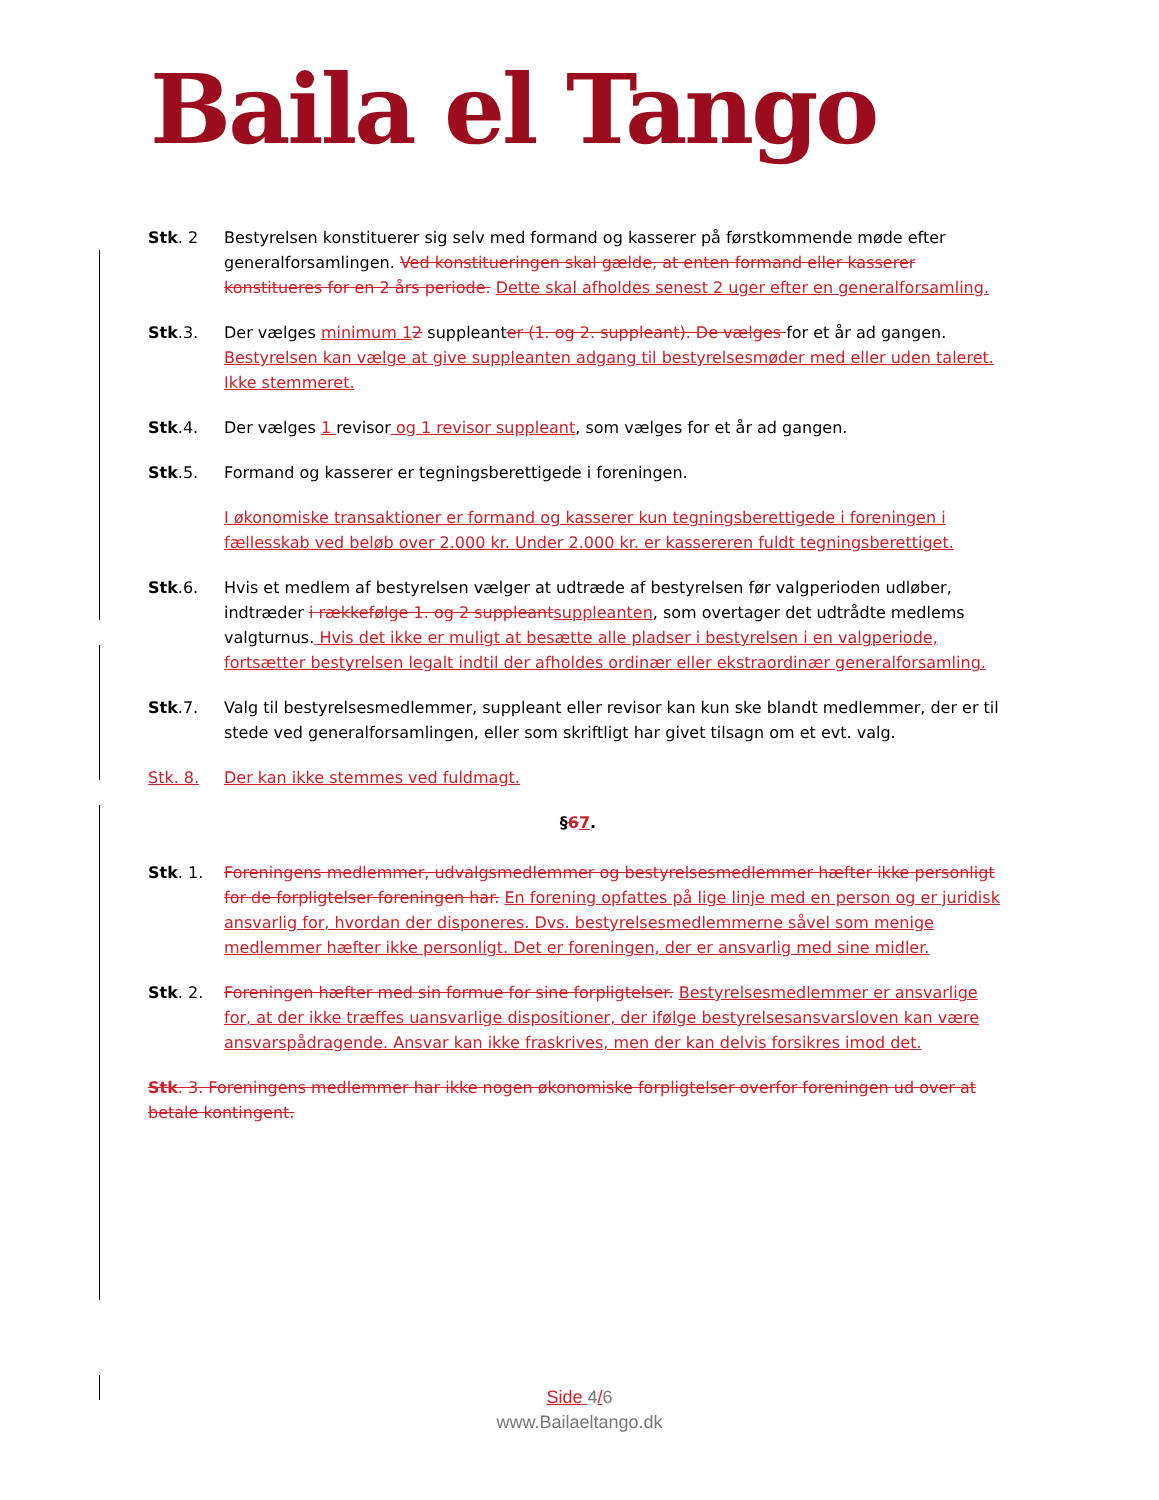Baila el Tango
Stk. 2 Bestyrelsen konstituerer sig selv med formand og kasserer på førstkommende møde efter generalforsamlingen. Ved konstitueringen skal gælde, at enten formand eller kasserer konstitueres for en 2 års periode. Dette skal afholdes senest 2 uger efter en generalforsamling.
Stk.3. Der vælges minimum 12 suppleanter (1. og 2. suppleant). De vælges for et år ad gangen. Bestyrelsen kan vælge at give suppleanten adgang til bestyrelsesmøder med eller uden taleret. Ikke stemmeret.
Stk.4. Der vælges 1 revisor og 1 revisor suppleant, som vælges for et år ad gangen.
Stk.5. Formand og kasserer er tegningsberettigede i foreningen.
I økonomiske transaktioner er formand og kasserer kun tegningsberettigede i foreningen i fællesskab ved beløb over 2.000 kr. Under 2.000 kr. er kassereren fuldt tegningsberettiget.
Stk.6. Hvis et medlem af bestyrelsen vælger at udtræde af bestyrelsen før valgperioden udløber, indtræder i rækkefølge 1. og 2 suppleant suppleanten, som overtager det udtrådte medlems valgturnus. Hvis det ikke er muligt at besætte alle pladser i bestyrelsen i en valgperiode, fortsætter bestyrelsen legalt indtil der afholdes ordinær eller ekstraordinær generalforsamling.
Stk.7. Valg til bestyrelsesmedlemmer, suppleant eller revisor kan kun ske blandt medlemmer, der er til stede ved generalforsamlingen, eller som skriftligt har givet tilsagn om et evt. valg.
Stk. 8. Der kan ikke stemmes ved fuldmagt.
§67.
Stk. 1. Foreningens medlemmer, udvalgsmedlemmer og bestyrelsesmedlemmer hæfter ikke personligt for de forpligtelser foreningen har. En forening opfattes på lige linje med en person og er juridisk ansvarlig for, hvordan der disponeres. Dvs. bestyrelsesmedlemmerne såvel som menige medlemmer hæfter ikke personligt. Det er foreningen, der er ansvarlig med sine midler.
Stk. 2. Foreningen hæfter med sin formue for sine forpligtelser. Bestyrelsesmedlemmer er ansvarlige for, at der ikke træffes uansvarlige dispositioner, der ifølge bestyrelsesansvarsloven kan være ansvarspådragende. Ansvar kan ikke fraskrives, men der kan delvis forsikres imod det.
Stk. 3. Foreningens medlemmer har ikke nogen økonomiske forpligtelser overfor foreningen ud over at betale kontingent.
Side 4/6
www.Bailaeltango.dk